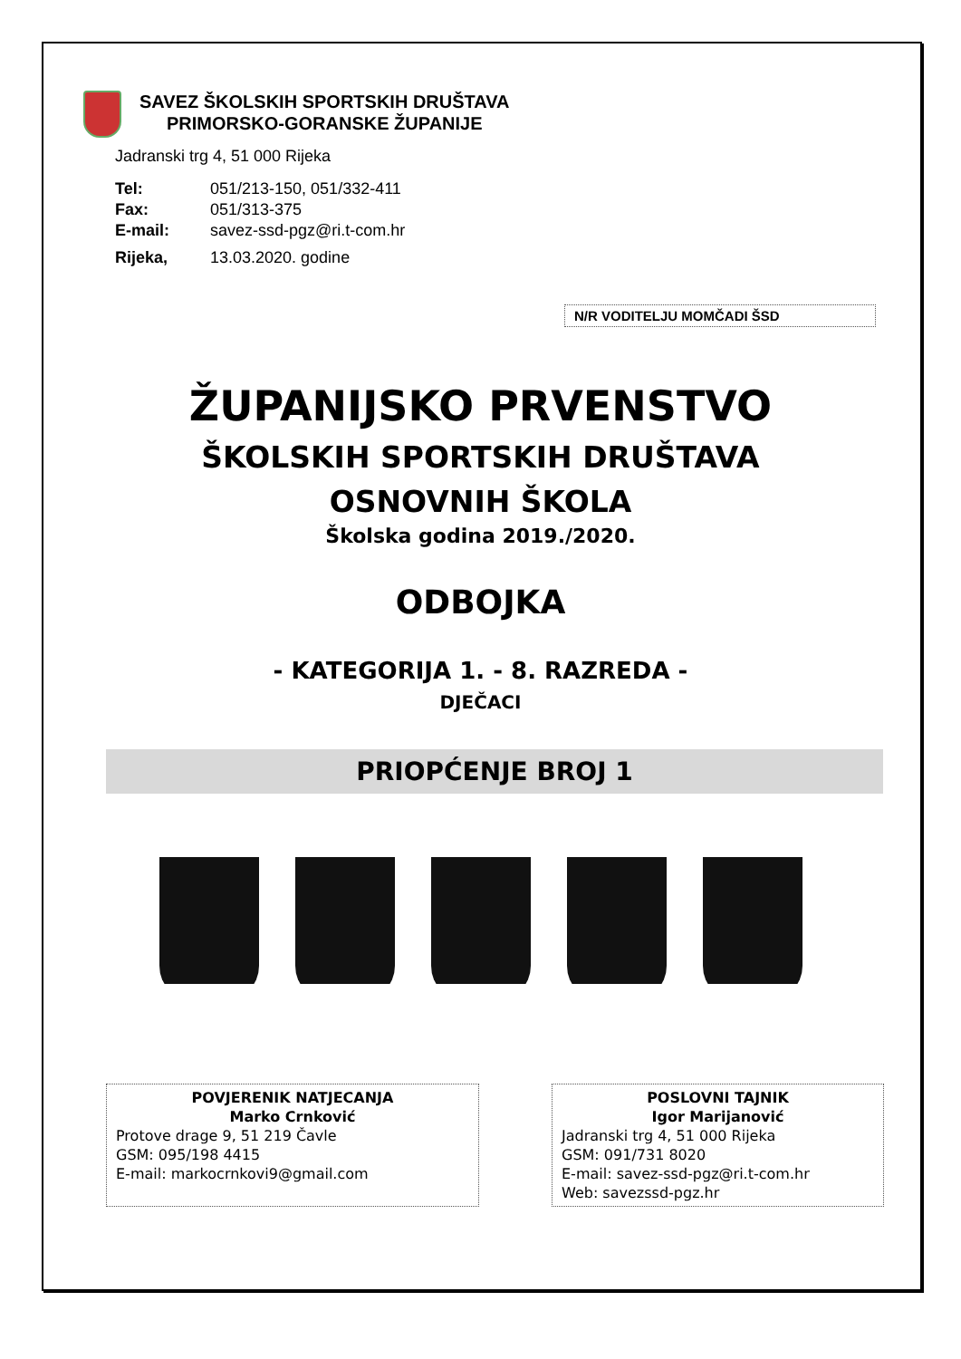SAVEZ ŠKOLSKIH SPORTSKIH DRUŠTAVA
PRIMORSKO-GORANSKE ŽUPANIJE
Jadranski trg 4, 51 000 Rijeka
| Tel: | 051/213-150, 051/332-411 |
| Fax: | 051/313-375 |
| E-mail: | savez-ssd-pgz@ri.t-com.hr |
| Rijeka, | 13.03.2020. godine |
N/R VODITELJU MOMČADI ŠSD
ŽUPANIJSKO PRVENSTVO
ŠKOLSKIH SPORTSKIH DRUŠTAVA
OSNOVNIH ŠKOLA
Školska godina 2019./2020.
ODBOJKA
- KATEGORIJA 1. - 8. RAZREDA -
DJEČACI
PRIOPĆENJE BROJ 1
POVJERENIK NATJECANJA
Marko Crnković
Protove drage 9, 51 219 Čavle
GSM: 095/198 4415
E-mail: markocrnkovi9@gmail.com
POSLOVNI TAJNIK
Igor Marijanović
Jadranski trg 4, 51 000 Rijeka
GSM: 091/731 8020
E-mail: savez-ssd-pgz@ri.t-com.hr
Web: savezssd-pgz.hr